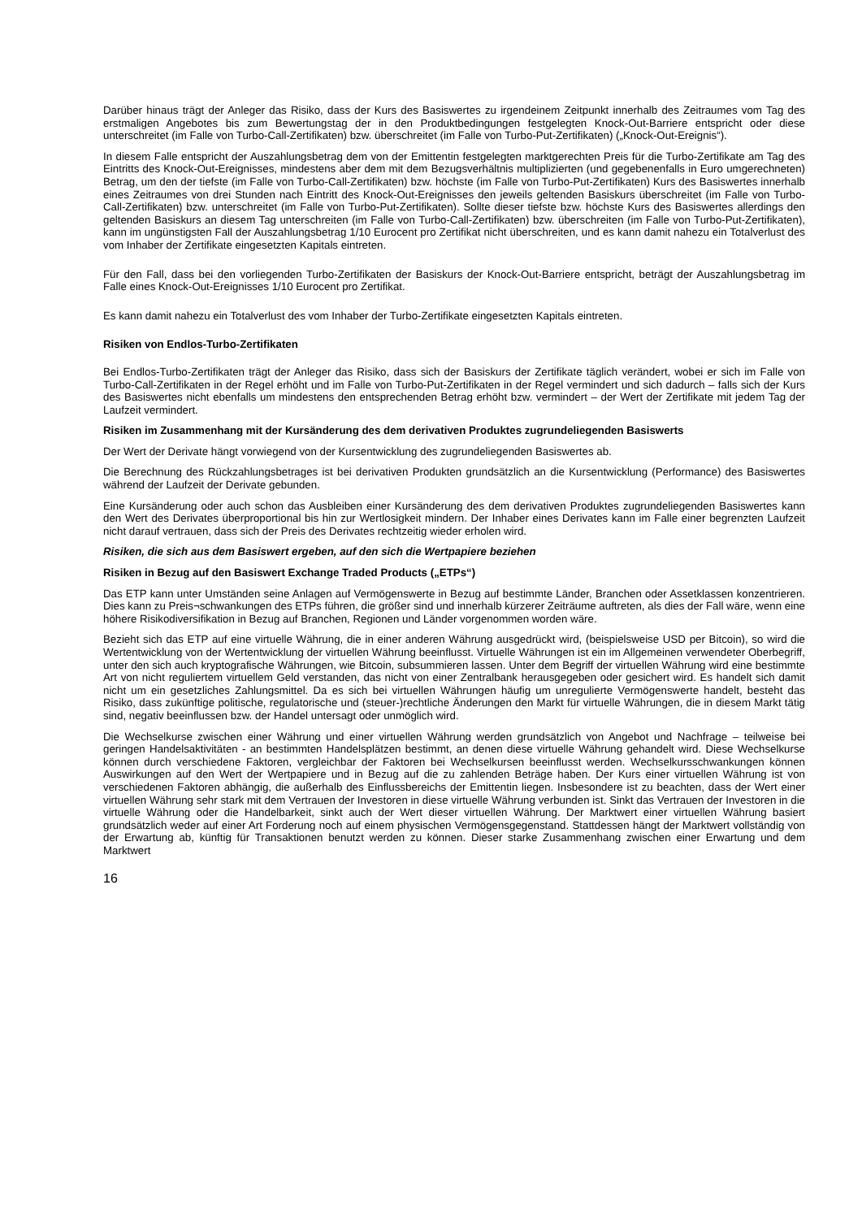Darüber hinaus trägt der Anleger das Risiko, dass der Kurs des Basiswertes zu irgendeinem Zeitpunkt innerhalb des Zeitraumes vom Tag des erstmaligen Angebotes bis zum Bewertungstag der in den Produktbedingungen festgelegten Knock-Out-Barriere entspricht oder diese unterschreitet (im Falle von Turbo-Call-Zertifikaten) bzw. überschreitet (im Falle von Turbo-Put-Zertifikaten) („Knock-Out-Ereignis“).
In diesem Falle entspricht der Auszahlungsbetrag dem von der Emittentin festgelegten marktgerechten Preis für die Turbo-Zertifikate am Tag des Eintritts des Knock-Out-Ereignisses, mindestens aber dem mit dem Bezugsverhältnis multiplizierten (und gegebenenfalls in Euro umgerechneten) Betrag, um den der tiefste (im Falle von Turbo-Call-Zertifikaten) bzw. höchste (im Falle von Turbo-Put-Zertifikaten) Kurs des Basiswertes innerhalb eines Zeitraumes von drei Stunden nach Eintritt des Knock-Out-Ereignisses den jeweils geltenden Basiskurs überschreitet (im Falle von Turbo-Call-Zertifikaten) bzw. unterschreitet (im Falle von Turbo-Put-Zertifikaten). Sollte dieser tiefste bzw. höchste Kurs des Basiswertes allerdings den geltenden Basiskurs an diesem Tag unterschreiten (im Falle von Turbo-Call-Zertifikaten) bzw. überschreiten (im Falle von Turbo-Put-Zertifikaten), kann im ungünstigsten Fall der Auszahlungsbetrag 1/10 Eurocent pro Zertifikat nicht überschreiten, und es kann damit nahezu ein Totalverlust des vom Inhaber der Zertifikate eingesetzten Kapitals eintreten.
Für den Fall, dass bei den vorliegenden Turbo-Zertifikaten der Basiskurs der Knock-Out-Barriere entspricht, beträgt der Auszahlungsbetrag im Falle eines Knock-Out-Ereignisses 1/10 Eurocent pro Zertifikat.
Es kann damit nahezu ein Totalverlust des vom Inhaber der Turbo-Zertifikate eingesetzten Kapitals eintreten.
Risiken von Endlos-Turbo-Zertifikaten
Bei Endlos-Turbo-Zertifikaten trägt der Anleger das Risiko, dass sich der Basiskurs der Zertifikate täglich verändert, wobei er sich im Falle von Turbo-Call-Zertifikaten in der Regel erhöht und im Falle von Turbo-Put-Zertifikaten in der Regel vermindert und sich dadurch – falls sich der Kurs des Basiswertes nicht ebenfalls um mindestens den entsprechenden Betrag erhöht bzw. vermindert – der Wert der Zertifikate mit jedem Tag der Laufzeit vermindert.
Risiken im Zusammenhang mit der Kursänderung des dem derivativen Produktes zugrundeliegenden Basiswerts
Der Wert der Derivate hängt vorwiegend von der Kursentwicklung des zugrundeliegenden Basiswertes ab.
Die Berechnung des Rückzahlungsbetrages ist bei derivativen Produkten grundsätzlich an die Kursentwicklung (Performance) des Basiswertes während der Laufzeit der Derivate gebunden.
Eine Kursänderung oder auch schon das Ausbleiben einer Kursänderung des dem derivativen Produktes zugrundeliegenden Basiswertes kann den Wert des Derivates überproportional bis hin zur Wertlosigkeit mindern. Der Inhaber eines Derivates kann im Falle einer begrenzten Laufzeit nicht darauf vertrauen, dass sich der Preis des Derivates rechtzeitig wieder erholen wird.
Risiken, die sich aus dem Basiswert ergeben, auf den sich die Wertpapiere beziehen
Risiken in Bezug auf den Basiswert Exchange Traded Products („ETPs“)
Das ETP kann unter Umständen seine Anlagen auf Vermögenswerte in Bezug auf bestimmte Länder, Branchen oder Assetklassen konzentrieren. Dies kann zu Preis¬schwankungen des ETPs führen, die größer sind und innerhalb kürzerer Zeiträume auftreten, als dies der Fall wäre, wenn eine höhere Risikodiversifikation in Bezug auf Branchen, Regionen und Länder vorgenommen worden wäre.
Bezieht sich das ETP auf eine virtuelle Währung, die in einer anderen Währung ausgedrückt wird, (beispielsweise USD per Bitcoin), so wird die Wertentwicklung von der Wertentwicklung der virtuellen Währung beeinflusst. Virtuelle Währungen ist ein im Allgemeinen verwendeter Oberbegriff, unter den sich auch kryptografische Währungen, wie Bitcoin, subsummieren lassen. Unter dem Begriff der virtuellen Währung wird eine bestimmte Art von nicht reguliertem virtuellem Geld verstanden, das nicht von einer Zentralbank herausgegeben oder gesichert wird. Es handelt sich damit nicht um ein gesetzliches Zahlungsmittel. Da es sich bei virtuellen Währungen häufig um unregulierte Vermögenswerte handelt, besteht das Risiko, dass zukünftige politische, regulatorische und (steuer-)rechtliche Änderungen den Markt für virtuelle Währungen, die in diesem Markt tätig sind, negativ beeinflussen bzw. der Handel untersagt oder unmöglich wird.
Die Wechselkurse zwischen einer Währung und einer virtuellen Währung werden grundsätzlich von Angebot und Nachfrage – teilweise bei geringen Handelsaktivitäten - an bestimmten Handelsplätzen bestimmt, an denen diese virtuelle Währung gehandelt wird. Diese Wechselkurse können durch verschiedene Faktoren, vergleichbar der Faktoren bei Wechselkursen beeinflusst werden. Wechselkursschwankungen können Auswirkungen auf den Wert der Wertpapiere und in Bezug auf die zu zahlenden Beträge haben. Der Kurs einer virtuellen Währung ist von verschiedenen Faktoren abhängig, die außerhalb des Einflussbereichs der Emittentin liegen. Insbesondere ist zu beachten, dass der Wert einer virtuellen Währung sehr stark mit dem Vertrauen der Investoren in diese virtuelle Währung verbunden ist. Sinkt das Vertrauen der Investoren in die virtuelle Währung oder die Handelbarkeit, sinkt auch der Wert dieser virtuellen Währung. Der Marktwert einer virtuellen Währung basiert grundsätzlich weder auf einer Art Forderung noch auf einem physischen Vermögensgegenstand. Stattdessen hängt der Marktwert vollständig von der Erwartung ab, künftig für Transaktionen benutzt werden zu können. Dieser starke Zusammenhang zwischen einer Erwartung und dem Marktwert
16